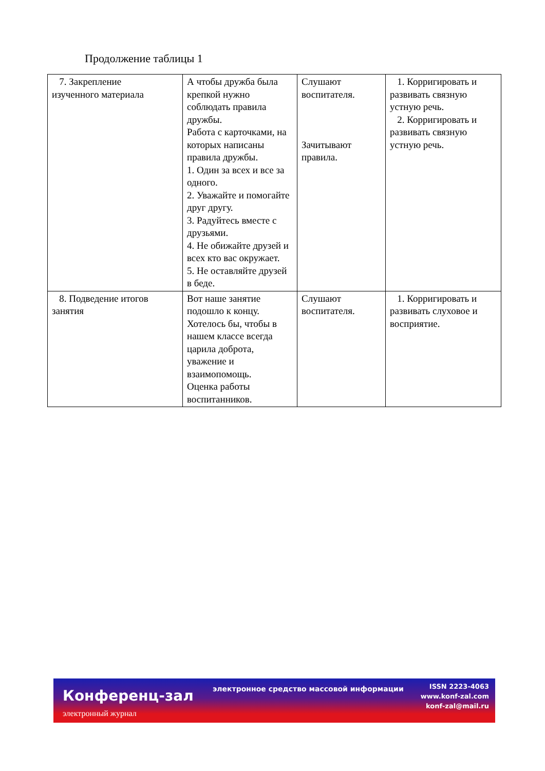Продолжение таблицы 1
| 7. Закрепление изученного материала | А чтобы дружба была крепкой нужно соблюдать правила дружбы. Работа с карточками, на которых написаны правила дружбы. 1. Один за всех и все за одного. 2. Уважайте и помогайте друг другу. 3. Радуйтесь вместе с друзьями. 4. Не обижайте друзей и всех кто вас окружает. 5. Не оставляйте друзей в беде. | Слушают воспитателя. Зачитывают правила. | 1. Корригировать и развивать связную устную речь. 2. Корригировать и развивать связную устную речь. |
| 8. Подведение итогов занятия | Вот наше занятие подошло к концу. Хотелось бы, чтобы в нашем классе всегда царила доброта, уважение и взаимопомощь. Оценка работы воспитанников. | Слушают воспитателя. | 1. Корригировать и развивать слуховое и восприятие. |
Конференц-зал
электронный журнал
электронное средство массовой информации
ISSN 2223-4063
www.konf-zal.com
konf-zal@mail.ru